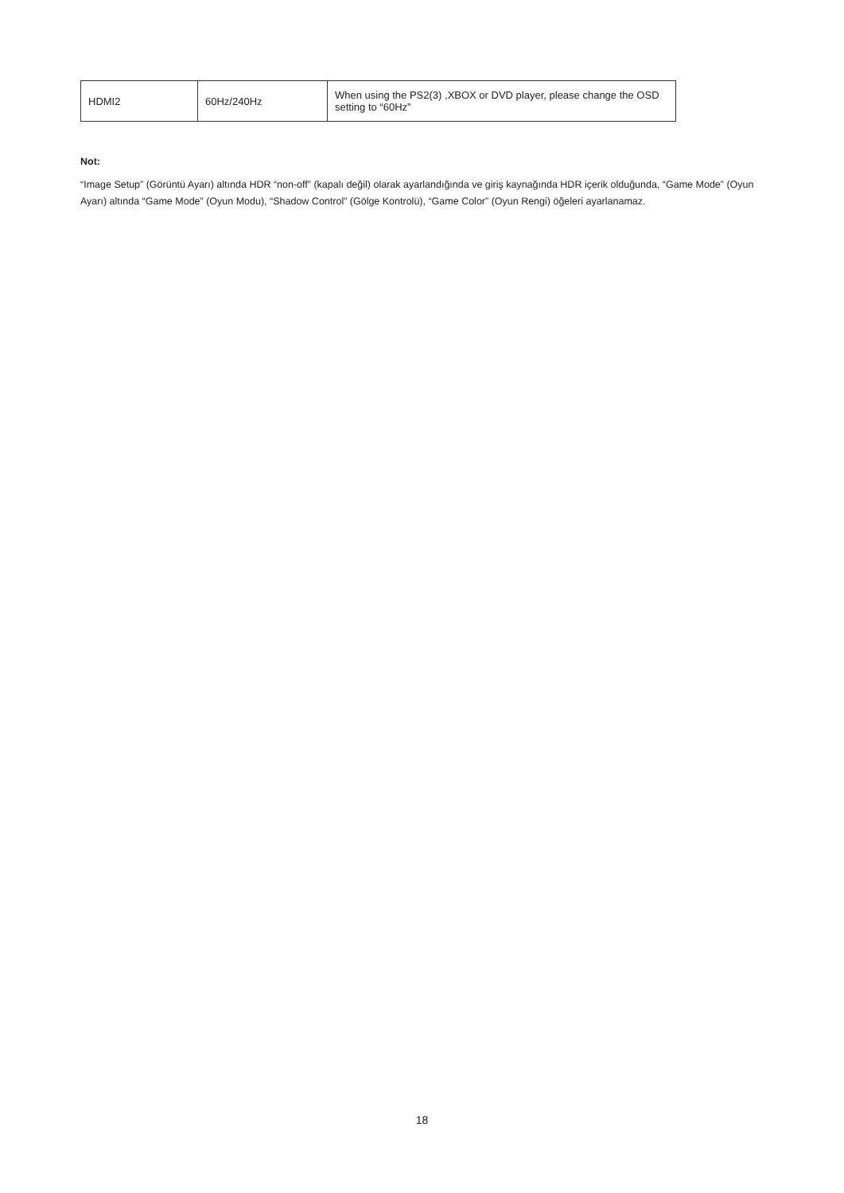| HDMI2 | 60Hz/240Hz | When using the PS2(3) ,XBOX or DVD player, please change the OSD setting to “60Hz” |
Not:
“Image Setup” (Görüntü Ayarı) altında HDR “non-off” (kapalı değil) olarak ayarlandığında ve giriş kaynağında HDR içerik olduğunda, “Game Mode” (Oyun Ayarı) altında “Game Mode” (Oyun Modu), “Shadow Control” (Gölge Kontrolü), “Game Color” (Oyun Rengi) öğeleri ayarlanamaz.
18